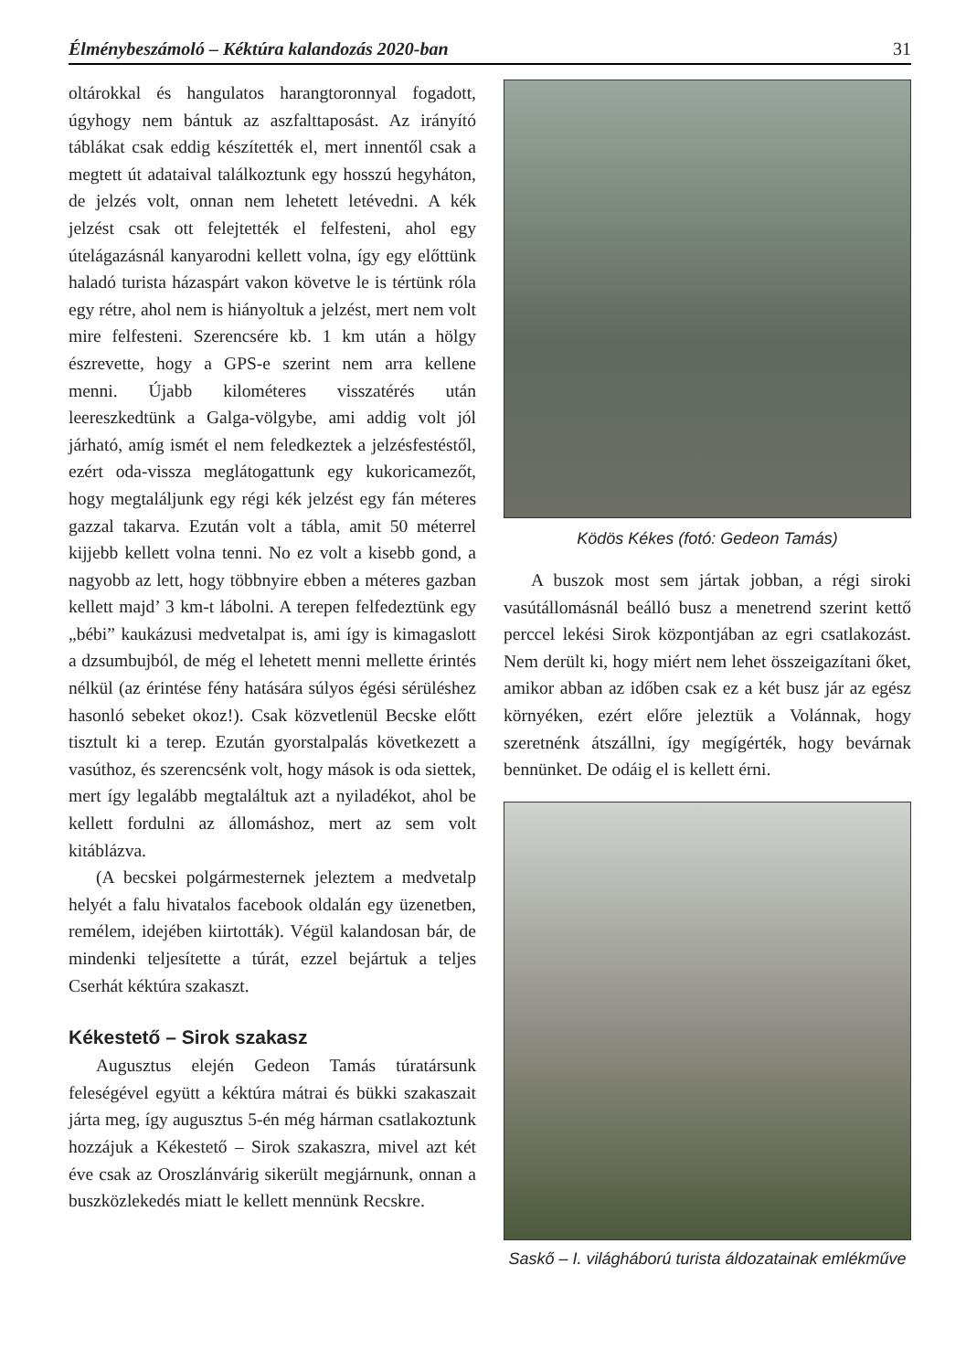Élménybeszámoló – Kéktúra kalandozás 2020-ban 31
oltárokkal és hangulatos harangtoronnyal fogadott, úgyhogy nem bántuk az aszfalttaposást. Az irányító táblákat csak eddig készítették el, mert innentől csak a megtett út adataival találkoztunk egy hosszú hegyháton, de jelzés volt, onnan nem lehetett letévedni. A kék jelzést csak ott felejtették el felfesteni, ahol egy útelágazásnál kanyarodni kellett volna, így egy előttünk haladó turista házaspárt vakon követve le is tértünk róla egy rétre, ahol nem is hiányoltuk a jelzést, mert nem volt mire felfesteni. Szerencsére kb. 1 km után a hölgy észrevette, hogy a GPS-e szerint nem arra kellene menni. Újabb kilométeres visszatérés után leereszkedtünk a Galga-völgybe, ami addig volt jól járható, amíg ismét el nem feledkeztek a jelzésfestéstől, ezért oda-vissza meglátogattunk egy kukoricamezőt, hogy megtaláljunk egy régi kék jelzést egy fán méteres gazzal takarva. Ezután volt a tábla, amit 50 méterrel kijjebb kellett volna tenni. No ez volt a kisebb gond, a nagyobb az lett, hogy többnyire ebben a méteres gazban kellett majd’ 3 km-t lábolni. A terepen felfedeztünk egy „bébi” kaukázusi medvetalpat is, ami így is kimagaslott a dzsumbujból, de még el lehetett menni mellette érintés nélkül (az érintése fény hatására súlyos égési sérüléshez hasonló sebeket okoz!). Csak közvetlenül Becske előtt tisztult ki a terep. Ezután gyorstalpalás következett a vasúthoz, és szerencsénk volt, hogy mások is oda siettek, mert így legalább megtaláltuk azt a nyiladékot, ahol be kellett fordulni az állomáshoz, mert az sem volt kitáblázva.
(A becskei polgármesternek jeleztem a medvetalp helyét a falu hivatalos facebook oldalán egy üzenetben, remélem, idejében kiirtották). Végül kalandosan bár, de mindenki teljesítette a túrát, ezzel bejártuk a teljes Cserhát kéktúra szakaszt.
Kékestető – Sirok szakasz
Augusztus elején Gedeon Tamás túratársunk feleségével együtt a kéktúra mátrai és bükki szakaszait járta meg, így augusztus 5-én még hárman csatlakoztunk hozzájuk a Kékestető – Sirok szakaszra, mivel azt két éve csak az Oroszlánvárig sikerült megjárnunk, onnan a buszközlekedés miatt le kellett mennünk Recskre.
Ködös Kékes (fotó: Gedeon Tamás)
A buszok most sem jártak jobban, a régi siroki vasútállomásnál beálló busz a menetrend szerint kettő perccel lekési Sirok központjában az egri csatlakozást. Nem derült ki, hogy miért nem lehet összeigazítani őket, amikor abban az időben csak ez a két busz jár az egész környéken, ezért előre jeleztük a Volánnak, hogy szeretnénk átszállni, így megígérték, hogy bevárnak bennünket. De odáig el is kellett érni.
Saskő – I. világháború turista áldozatainak emlékműve